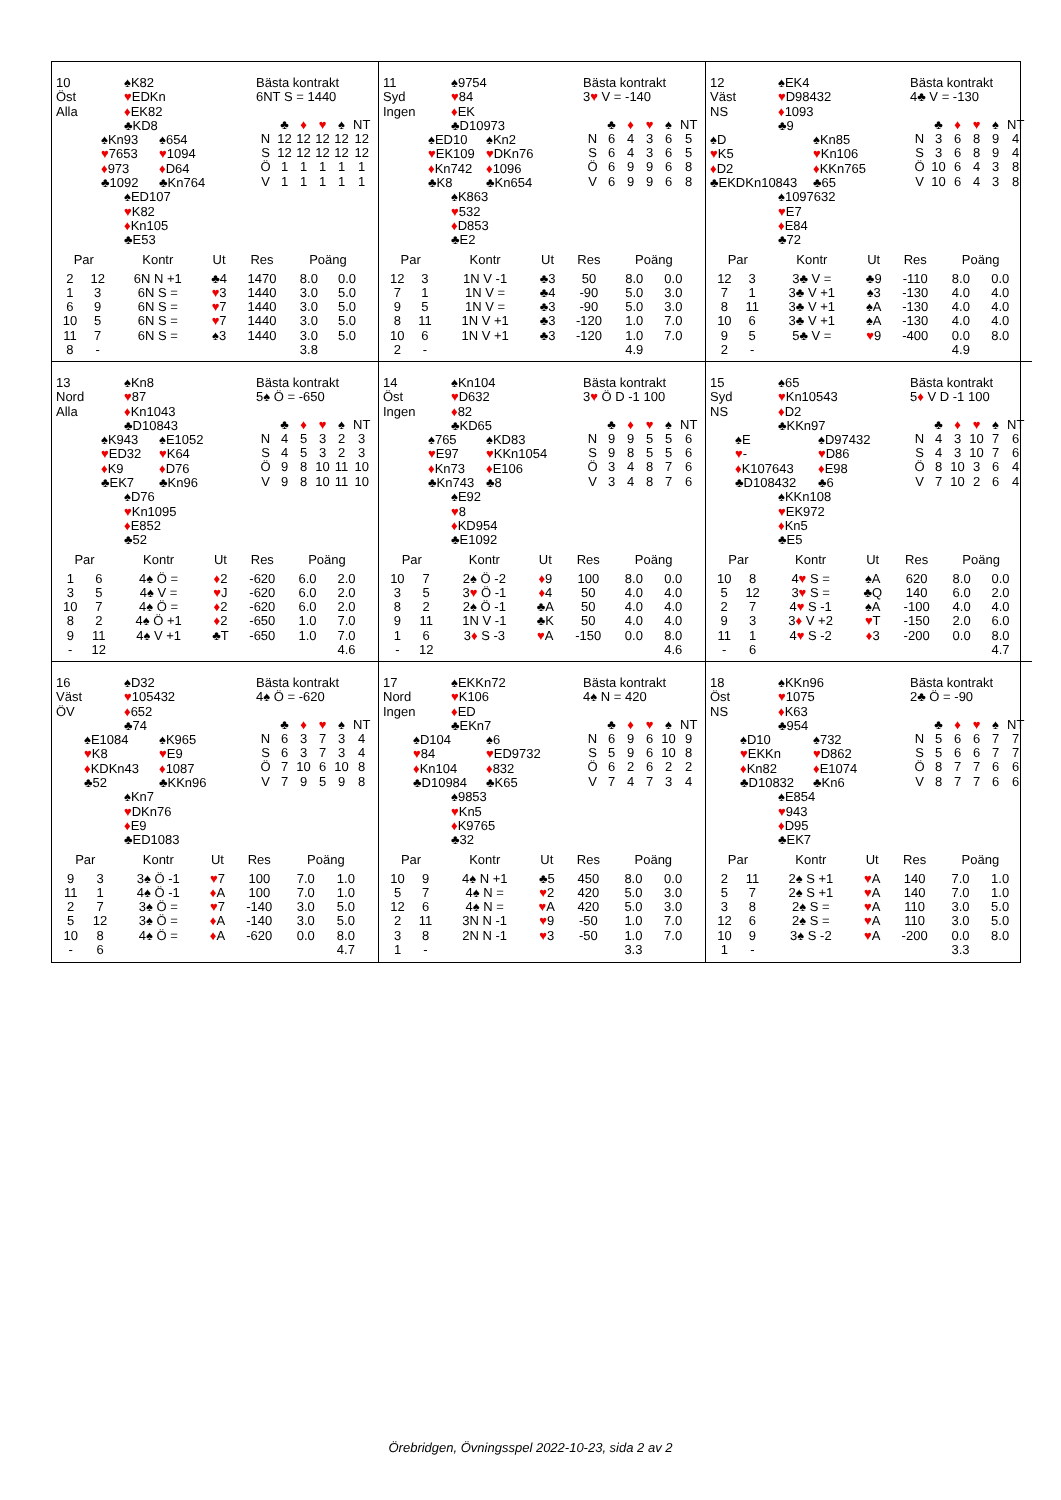10
Öst
Alla
♠K82
♥EDKn
♦EK82
♣KD8
♠Kn93
♥7653
♦973
♣1092
♠654
♥1094
♦D64
♣Kn764
♠ED107
♥K82
♦Kn105
♣E53
Bästa kontrakt
6NT S = 1440
| | ♣ | ♦ | ♥ | ♠ | NT |
| --- | --- | --- | --- | --- | --- |
| N | 12 | 12 | 12 | 12 | 12 |
| S | 12 | 12 | 12 | 12 | 12 |
| Ö | 1 | 1 | 1 | 1 | 1 |
| V | 1 | 1 | 1 | 1 | 1 |
| Par | | Kontr | Ut | Res | Poäng | |
| --- | --- | --- | --- | --- | --- | --- |
| 2 | 12 | 6N N +1 | ♣4 | 1470 | 8.0 | 0.0 |
| 1 | 3 | 6N S = | ♥ 3 | 1440 | 3.0 | 5.0 |
| 6 | 9 | 6N S = | ♥ 7 | 1440 | 3.0 | 5.0 |
| 10 | 5 | 6N S = | ♥ 7 | 1440 | 3.0 | 5.0 |
| 11 | 7 | 6N S = | ♠3 | 1440 | 3.0 | 5.0 |
| 8 | - | | | | 3.8 | |
11
Syd
Ingen
♠9754
♥84
♦EK
♣D10973
♠ED10
♥EK109
♦Kn742
♣K8
♠Kn2
♥DKn76
♦1096
♣Kn654
♠K863
♥532
♦D853
♣E2
Bästa kontrakt
3♥ V = -140
| | ♣ | ♦ | ♥ | ♠ | NT |
| --- | --- | --- | --- | --- | --- |
| N | 6 | 4 | 3 | 6 | 5 |
| S | 6 | 4 | 3 | 6 | 5 |
| Ö | 6 | 9 | 9 | 6 | 8 |
| V | 6 | 9 | 9 | 6 | 8 |
| Par | | Kontr | Ut | Res | Poäng | |
| --- | --- | --- | --- | --- | --- | --- |
| 12 | 3 | 1N V -1 | ♣3 | 50 | 8.0 | 0.0 |
| 7 | 1 | 1N V = | ♣4 | -90 | 5.0 | 3.0 |
| 9 | 5 | 1N V = | ♣3 | -90 | 5.0 | 3.0 |
| 8 | 11 | 1N V +1 | ♣3 | -120 | 1.0 | 7.0 |
| 10 | 6 | 1N V +1 | ♣3 | -120 | 1.0 | 7.0 |
| 2 | - | | | | 4.9 | |
12
Väst
NS
♠EK4
♥D98432
♦1093
♣9
♠D
♥K5
♦D2
♣EKDKn10843
♠Kn85
♥Kn106
♦KKn765
♣65
♠1097632
♥E7
♦E84
♣72
Bästa kontrakt
4♣ V = -130
| | ♣ | ♦ | ♥ | ♠ | NT |
| --- | --- | --- | --- | --- | --- |
| N | 3 | 6 | 8 | 9 | 4 |
| S | 3 | 6 | 8 | 9 | 4 |
| Ö | 10 | 6 | 4 | 3 | 8 |
| V | 10 | 6 | 4 | 3 | 8 |
| Par | | Kontr | Ut | Res | Poäng | |
| --- | --- | --- | --- | --- | --- | --- |
| 12 | 3 | 3♣ V = | ♣9 | -110 | 8.0 | 0.0 |
| 7 | 1 | 3♣ V +1 | ♠3 | -130 | 4.0 | 4.0 |
| 8 | 11 | 3♣ V +1 | ♠A | -130 | 4.0 | 4.0 |
| 10 | 6 | 3♣ V +1 | ♠A | -130 | 4.0 | 4.0 |
| 9 | 5 | 5♣ V = | ♥ 9 | -400 | 0.0 | 8.0 |
| 2 | - | | | | 4.9 | |
13
Nord
Alla
♠Kn8
♥87
♦Kn1043
♣D10843
♠K943
♥ED32
♦K9
♣EK7
♠E1052
♥K64
♦D76
♣Kn96
♠D76
♥Kn1095
♦E852
♣52
Bästa kontrakt
5♠ Ö = -650
| | ♣ | ♦ | ♥ | ♠ | NT |
| --- | --- | --- | --- | --- | --- |
| N | 4 | 5 | 3 | 2 | 3 |
| S | 4 | 5 | 3 | 2 | 3 |
| Ö | 9 | 8 | 10 | 11 | 10 |
| V | 9 | 8 | 10 | 11 | 10 |
| Par | | Kontr | Ut | Res | Poäng | |
| --- | --- | --- | --- | --- | --- | --- |
| 1 | 6 | 4♠ Ö = | ♦ 2 | -620 | 6.0 | 2.0 |
| 3 | 5 | 4♠ V = | ♥ J | -620 | 6.0 | 2.0 |
| 10 | 7 | 4♠ Ö = | ♦ 2 | -620 | 6.0 | 2.0 |
| 8 | 2 | 4♠ Ö +1 | ♦ 2 | -650 | 1.0 | 7.0 |
| 9 | 11 | 4♠ V +1 | ♣T | -650 | 1.0 | 7.0 |
| - | 12 | | | | | 4.6 |
14
Öst
Ingen
♠Kn104
♥D632
♦82
♣KD65
♠765
♥E97
♦Kn73
♣Kn743
♠KD83
♥KKn1054
♦E106
♣8
♠E92
♥8
♦KD954
♣E1092
Bästa kontrakt
3♥ Ö D -1 100
| | ♣ | ♦ | ♥ | ♠ | NT |
| --- | --- | --- | --- | --- | --- |
| N | 9 | 9 | 5 | 5 | 6 |
| S | 9 | 8 | 5 | 5 | 6 |
| Ö | 3 | 4 | 8 | 7 | 6 |
| V | 3 | 4 | 8 | 7 | 6 |
| Par | | Kontr | Ut | Res | Poäng | |
| --- | --- | --- | --- | --- | --- | --- |
| 10 | 7 | 2♠ Ö -2 | ♦ 9 | 100 | 8.0 | 0.0 |
| 3 | 5 | 3 ♥ Ö -1 | ♦ 4 | 50 | 4.0 | 4.0 |
| 8 | 2 | 2♠ Ö -1 | ♣A | 50 | 4.0 | 4.0 |
| 9 | 11 | 1N V -1 | ♣K | 50 | 4.0 | 4.0 |
| 1 | 6 | 3 ♦ S -3 | ♥ A | -150 | 0.0 | 8.0 |
| - | 12 | | | | | 4.6 |
15
Syd
NS
♠65
♥Kn10543
♦D2
♣KKn97
♠E
♥-
♦K107643
♣D108432
♠D97432
♥D86
♦E98
♣6
♠KKn108
♥EK972
♦Kn5
♣E5
Bästa kontrakt
5♦ V D -1 100
| | ♣ | ♦ | ♥ | ♠ | NT |
| --- | --- | --- | --- | --- | --- |
| N | 4 | 3 | 10 | 7 | 6 |
| S | 4 | 3 | 10 | 7 | 6 |
| Ö | 8 | 10 | 3 | 6 | 4 |
| V | 7 | 10 | 2 | 6 | 4 |
| Par | | Kontr | Ut | Res | Poäng | |
| --- | --- | --- | --- | --- | --- | --- |
| 10 | 8 | 4 ♥ S = | ♠A | 620 | 8.0 | 0.0 |
| 5 | 12 | 3 ♥ S = | ♣Q | 140 | 6.0 | 2.0 |
| 2 | 7 | 4 ♥ S -1 | ♠A | -100 | 4.0 | 4.0 |
| 9 | 3 | 3 ♦ V +2 | ♥ T | -150 | 2.0 | 6.0 |
| 11 | 1 | 4 ♥ S -2 | ♦ 3 | -200 | 0.0 | 8.0 |
| - | 6 | | | | | 4.7 |
16
Väst
ÖV
♠D32
♥105432
♦652
♣74
♠E1084
♥K8
♦KDKn43
♣52
♠K965
♥E9
♦1087
♣KKn96
♠Kn7
♥DKn76
♦E9
♣ED1083
Bästa kontrakt
4♠ Ö = -620
| | ♣ | ♦ | ♥ | ♠ | NT |
| --- | --- | --- | --- | --- | --- |
| N | 6 | 3 | 7 | 3 | 4 |
| S | 6 | 3 | 7 | 3 | 4 |
| Ö | 7 | 10 | 6 | 10 | 8 |
| V | 7 | 9 | 5 | 9 | 8 |
| Par | | Kontr | Ut | Res | Poäng | |
| --- | --- | --- | --- | --- | --- | --- |
| 9 | 3 | 3♠ Ö -1 | ♥ 7 | 100 | 7.0 | 1.0 |
| 11 | 1 | 4♠ Ö -1 | ♦ A | 100 | 7.0 | 1.0 |
| 2 | 7 | 3♠ Ö = | ♥ 7 | -140 | 3.0 | 5.0 |
| 5 | 12 | 3♠ Ö = | ♦ A | -140 | 3.0 | 5.0 |
| 10 | 8 | 4♠ Ö = | ♦ A | -620 | 0.0 | 8.0 |
| - | 6 | | | | | 4.7 |
17
Nord
Ingen
♠EKKn72
♥K106
♦ED
♣EKn7
♠D104
♥84
♦Kn104
♣D10984
♠6
♥ED9732
♦832
♣K65
♠9853
♥Kn5
♦K9765
♣32
Bästa kontrakt
4♠ N = 420
| | ♣ | ♦ | ♥ | ♠ | NT |
| --- | --- | --- | --- | --- | --- |
| N | 6 | 9 | 6 | 10 | 9 |
| S | 5 | 9 | 6 | 10 | 8 |
| Ö | 6 | 2 | 6 | 2 | 2 |
| V | 7 | 4 | 7 | 3 | 4 |
| Par | | Kontr | Ut | Res | Poäng | |
| --- | --- | --- | --- | --- | --- | --- |
| 10 | 9 | 4♠ N +1 | ♣5 | 450 | 8.0 | 0.0 |
| 5 | 7 | 4♠ N = | ♥ 2 | 420 | 5.0 | 3.0 |
| 12 | 6 | 4♠ N = | ♥ A | 420 | 5.0 | 3.0 |
| 2 | 11 | 3N N -1 | ♥ 9 | -50 | 1.0 | 7.0 |
| 3 | 8 | 2N N -1 | ♥ 3 | -50 | 1.0 | 7.0 |
| 1 | - | | | | 3.3 | |
18
Öst
NS
♠KKn96
♥1075
♦K63
♣954
♠D10
♥EKKn
♦Kn82
♣D10832
♠732
♥D862
♦E1074
♣Kn6
♠E854
♥943
♦D95
♣EK7
Bästa kontrakt
2♣ Ö = -90
| | ♣ | ♦ | ♥ | ♠ | NT |
| --- | --- | --- | --- | --- | --- |
| N | 5 | 6 | 6 | 7 | 7 |
| S | 5 | 6 | 6 | 7 | 7 |
| Ö | 8 | 7 | 7 | 6 | 6 |
| V | 8 | 7 | 7 | 6 | 6 |
| Par | | Kontr | Ut | Res | Poäng | |
| --- | --- | --- | --- | --- | --- | --- |
| 2 | 11 | 2♠ S +1 | ♥ A | 140 | 7.0 | 1.0 |
| 5 | 7 | 2♠ S +1 | ♥ A | 140 | 7.0 | 1.0 |
| 3 | 8 | 2♠ S = | ♥ A | 110 | 3.0 | 5.0 |
| 12 | 6 | 2♠ S = | ♥ A | 110 | 3.0 | 5.0 |
| 10 | 9 | 3♠ S -2 | ♥ A | -200 | 0.0 | 8.0 |
| 1 | - | | | | 3.3 | |
Örebridgen, Övningsspel 2022-10-23, sida 2 av 2